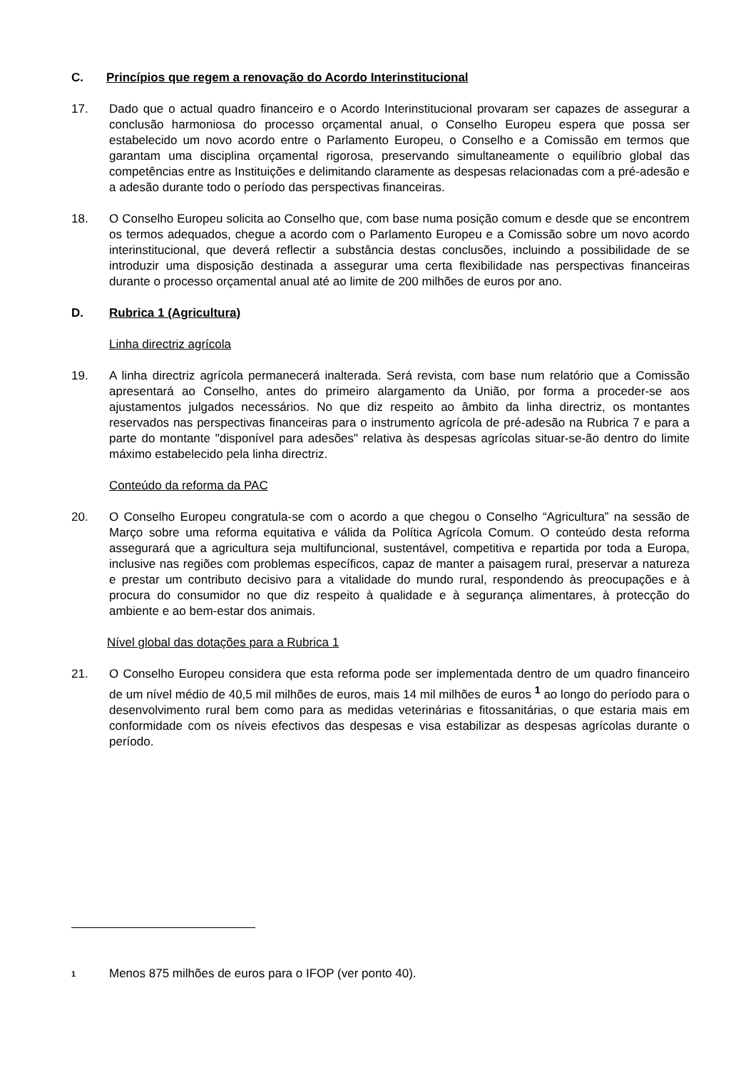C. Princípios que regem a renovação do Acordo Interinstitucional
17. Dado que o actual quadro financeiro e o Acordo Interinstitucional provaram ser capazes de assegurar a conclusão harmoniosa do processo orçamental anual, o Conselho Europeu espera que possa ser estabelecido um novo acordo entre o Parlamento Europeu, o Conselho e a Comissão em termos que garantam uma disciplina orçamental rigorosa, preservando simultaneamente o equilíbrio global das competências entre as Instituições e delimitando claramente as despesas relacionadas com a pré-adesão e a adesão durante todo o período das perspectivas financeiras.
18. O Conselho Europeu solicita ao Conselho que, com base numa posição comum e desde que se encontrem os termos adequados, chegue a acordo com o Parlamento Europeu e a Comissão sobre um novo acordo interinstitucional, que deverá reflectir a substância destas conclusões, incluindo a possibilidade de se introduzir uma disposição destinada a assegurar uma certa flexibilidade nas perspectivas financeiras durante o processo orçamental anual até ao limite de 200 milhões de euros por ano.
D. Rubrica 1 (Agricultura)
Linha directriz agrícola
19. A linha directriz agrícola permanecerá inalterada. Será revista, com base num relatório que a Comissão apresentará ao Conselho, antes do primeiro alargamento da União, por forma a proceder-se aos ajustamentos julgados necessários. No que diz respeito ao âmbito da linha directriz, os montantes reservados nas perspectivas financeiras para o instrumento agrícola de pré-adesão na Rubrica 7 e para a parte do montante "disponível para adesões" relativa às despesas agrícolas situar-se-ão dentro do limite máximo estabelecido pela linha directriz.
Conteúdo da reforma da PAC
20. O Conselho Europeu congratula-se com o acordo a que chegou o Conselho “Agricultura” na sessão de Março sobre uma reforma equitativa e válida da Política Agrícola Comum. O conteúdo desta reforma assegurará que a agricultura seja multifuncional, sustentável, competitiva e repartida por toda a Europa, inclusive nas regiões com problemas específicos, capaz de manter a paisagem rural, preservar a natureza e prestar um contributo decisivo para a vitalidade do mundo rural, respondendo às preocupações e à procura do consumidor no que diz respeito à qualidade e à segurança alimentares, à protecção do ambiente e ao bem-estar dos animais.
Nível global das dotações para a Rubrica 1
21. O Conselho Europeu considera que esta reforma pode ser implementada dentro de um quadro financeiro de um nível médio de 40,5 mil milhões de euros, mais 14 mil milhões de euros <sup>1</sup> ao longo do período para o desenvolvimento rural bem como para as medidas veterinárias e fitossanitárias, o que estaria mais em conformidade com os níveis efectivos das despesas e visa estabilizar as despesas agrícolas durante o período.
1 Menos 875 milhões de euros para o IFOP (ver ponto 40).